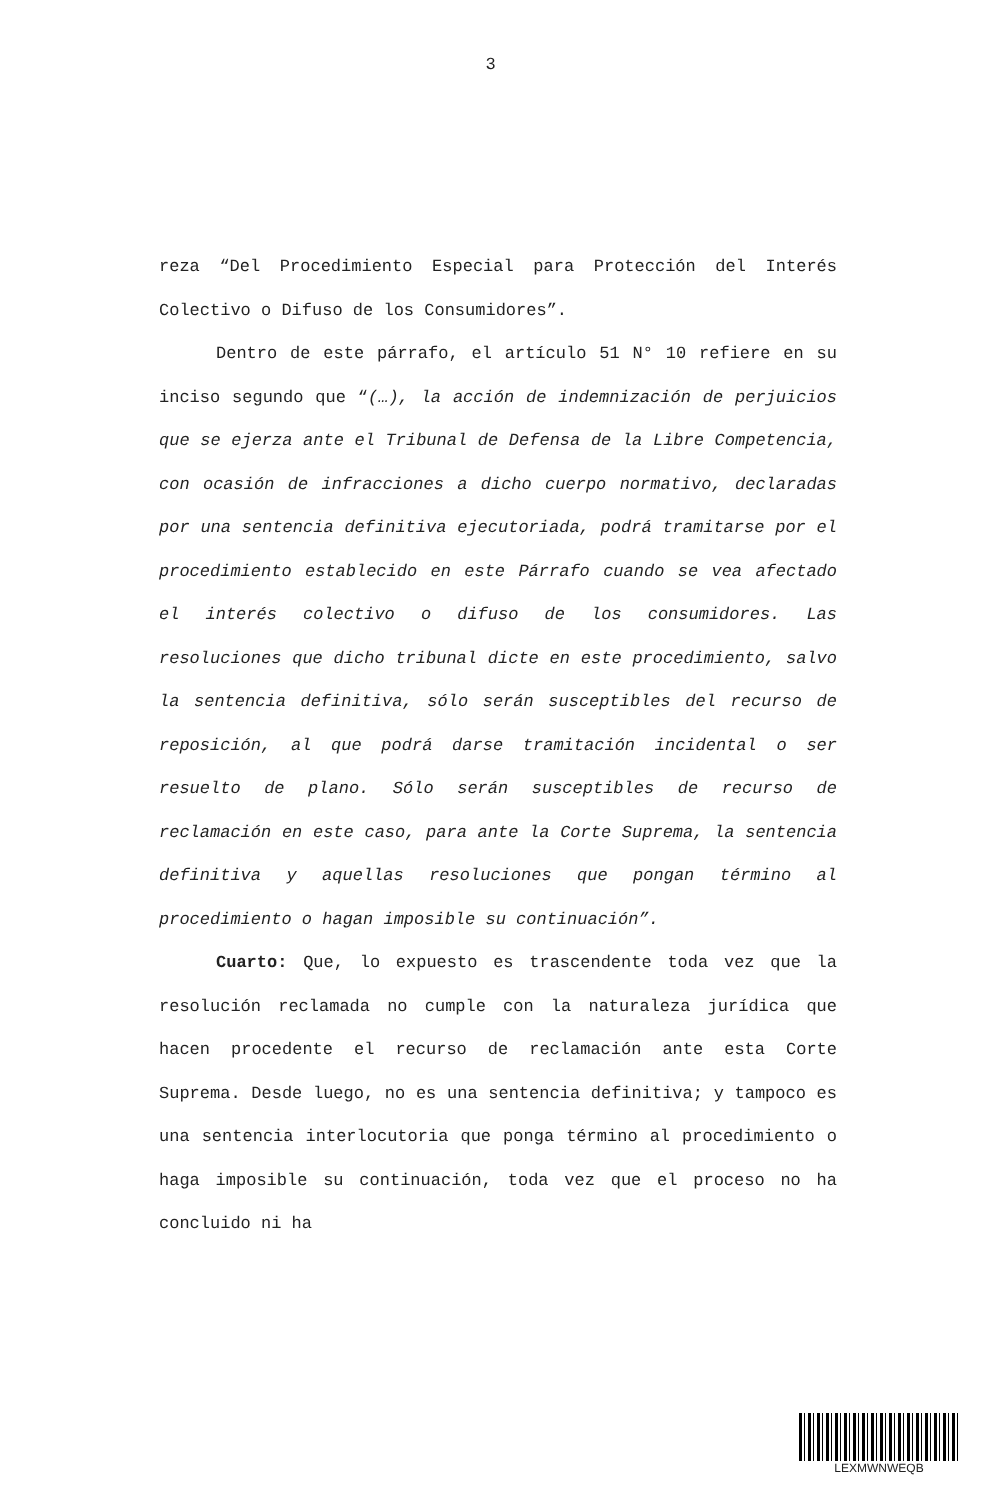3
reza “Del Procedimiento Especial para Protección del Interés Colectivo o Difuso de los Consumidores”.
Dentro de este párrafo, el artículo 51 N° 10 refiere en su inciso segundo que “(…), la acción de indemnización de perjuicios que se ejerza ante el Tribunal de Defensa de la Libre Competencia, con ocasión de infracciones a dicho cuerpo normativo, declaradas por una sentencia definitiva ejecutoriada, podrá tramitarse por el procedimiento establecido en este Párrafo cuando se vea afectado el interés colectivo o difuso de los consumidores. Las resoluciones que dicho tribunal dicte en este procedimiento, salvo la sentencia definitiva, sólo serán susceptibles del recurso de reposición, al que podrá darse tramitación incidental o ser resuelto de plano. Sólo serán susceptibles de recurso de reclamación en este caso, para ante la Corte Suprema, la sentencia definitiva y aquellas resoluciones que pongan término al procedimiento o hagan imposible su continuación”.
Cuarto: Que, lo expuesto es trascendente toda vez que la resolución reclamada no cumple con la naturaleza jurídica que hacen procedente el recurso de reclamación ante esta Corte Suprema. Desde luego, no es una sentencia definitiva; y tampoco es una sentencia interlocutoria que ponga término al procedimiento o haga imposible su continuación, toda vez que el proceso no ha concluido ni ha
LEXMWNWEQB